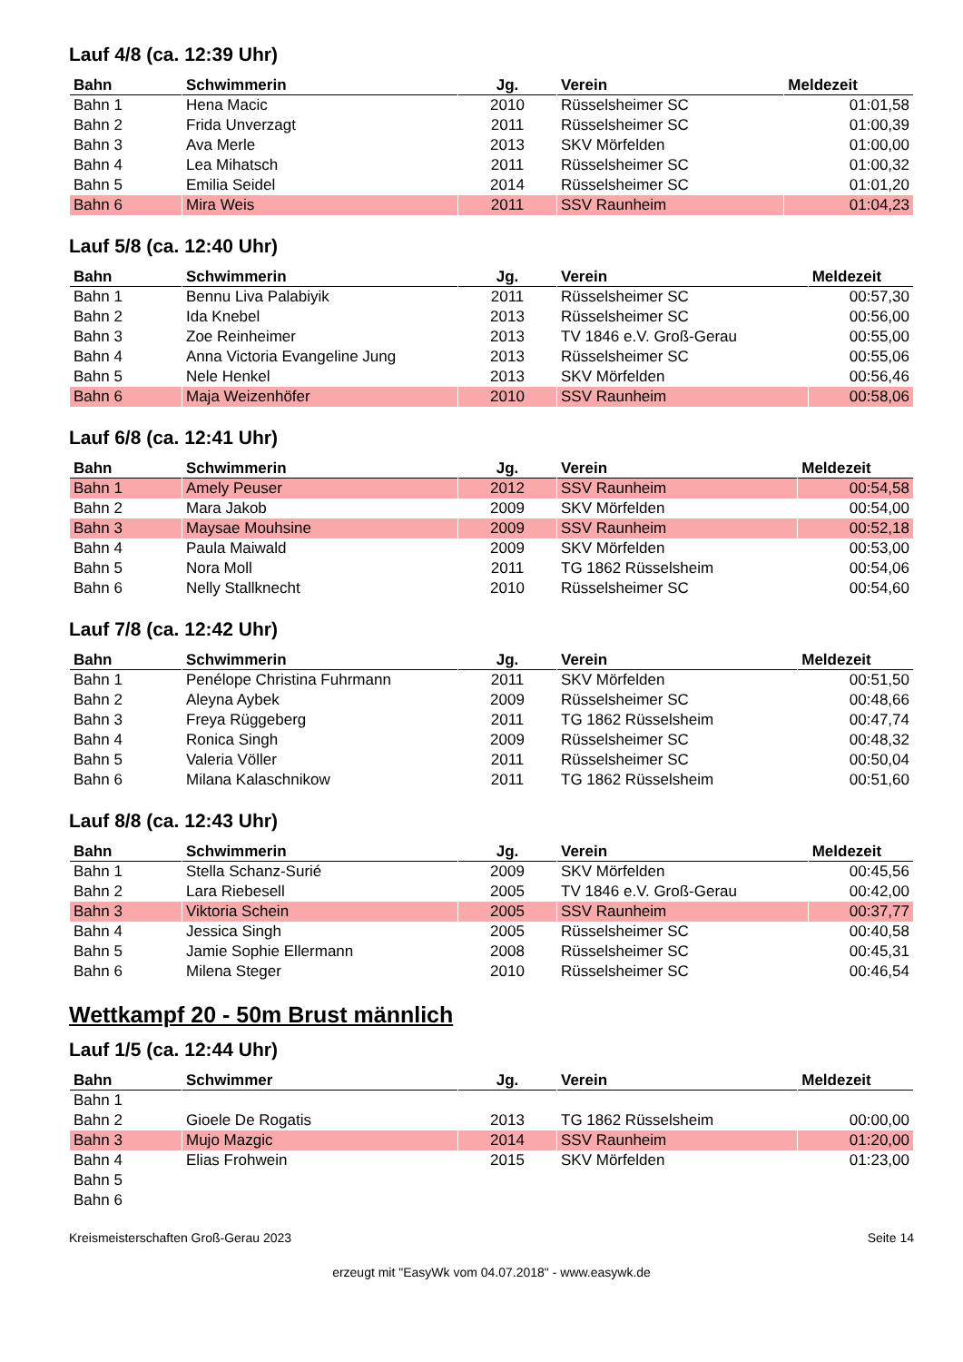Lauf 4/8 (ca. 12:39 Uhr)
| Bahn | Schwimmerin | Jg. | Verein | Meldezeit |
| --- | --- | --- | --- | --- |
| Bahn 1 | Hena Macic | 2010 | Rüsselsheimer SC | 01:01,58 |
| Bahn 2 | Frida Unverzagt | 2011 | Rüsselsheimer SC | 01:00,39 |
| Bahn 3 | Ava Merle | 2013 | SKV Mörfelden | 01:00,00 |
| Bahn 4 | Lea Mihatsch | 2011 | Rüsselsheimer SC | 01:00,32 |
| Bahn 5 | Emilia Seidel | 2014 | Rüsselsheimer SC | 01:01,20 |
| Bahn 6 | Mira Weis | 2011 | SSV Raunheim | 01:04,23 |
Lauf 5/8 (ca. 12:40 Uhr)
| Bahn | Schwimmerin | Jg. | Verein | Meldezeit |
| --- | --- | --- | --- | --- |
| Bahn 1 | Bennu Liva Palabiyik | 2011 | Rüsselsheimer SC | 00:57,30 |
| Bahn 2 | Ida Knebel | 2013 | Rüsselsheimer SC | 00:56,00 |
| Bahn 3 | Zoe Reinheimer | 2013 | TV 1846 e.V. Groß-Gerau | 00:55,00 |
| Bahn 4 | Anna Victoria Evangeline Jung | 2013 | Rüsselsheimer SC | 00:55,06 |
| Bahn 5 | Nele Henkel | 2013 | SKV Mörfelden | 00:56,46 |
| Bahn 6 | Maja Weizenhöfer | 2010 | SSV Raunheim | 00:58,06 |
Lauf 6/8 (ca. 12:41 Uhr)
| Bahn | Schwimmerin | Jg. | Verein | Meldezeit |
| --- | --- | --- | --- | --- |
| Bahn 1 | Amely Peuser | 2012 | SSV Raunheim | 00:54,58 |
| Bahn 2 | Mara Jakob | 2009 | SKV Mörfelden | 00:54,00 |
| Bahn 3 | Maysae Mouhsine | 2009 | SSV Raunheim | 00:52,18 |
| Bahn 4 | Paula Maiwald | 2009 | SKV Mörfelden | 00:53,00 |
| Bahn 5 | Nora Moll | 2011 | TG 1862 Rüsselsheim | 00:54,06 |
| Bahn 6 | Nelly Stallknecht | 2010 | Rüsselsheimer SC | 00:54,60 |
Lauf 7/8 (ca. 12:42 Uhr)
| Bahn | Schwimmerin | Jg. | Verein | Meldezeit |
| --- | --- | --- | --- | --- |
| Bahn 1 | Penélope Christina Fuhrmann | 2011 | SKV Mörfelden | 00:51,50 |
| Bahn 2 | Aleyna Aybek | 2009 | Rüsselsheimer SC | 00:48,66 |
| Bahn 3 | Freya Rüggeberg | 2011 | TG 1862 Rüsselsheim | 00:47,74 |
| Bahn 4 | Ronica Singh | 2009 | Rüsselsheimer SC | 00:48,32 |
| Bahn 5 | Valeria Völler | 2011 | Rüsselsheimer SC | 00:50,04 |
| Bahn 6 | Milana Kalaschnikow | 2011 | TG 1862 Rüsselsheim | 00:51,60 |
Lauf 8/8 (ca. 12:43 Uhr)
| Bahn | Schwimmerin | Jg. | Verein | Meldezeit |
| --- | --- | --- | --- | --- |
| Bahn 1 | Stella Schanz-Surié | 2009 | SKV Mörfelden | 00:45,56 |
| Bahn 2 | Lara Riebesell | 2005 | TV 1846 e.V. Groß-Gerau | 00:42,00 |
| Bahn 3 | Viktoria Schein | 2005 | SSV Raunheim | 00:37,77 |
| Bahn 4 | Jessica Singh | 2005 | Rüsselsheimer SC | 00:40,58 |
| Bahn 5 | Jamie Sophie Ellermann | 2008 | Rüsselsheimer SC | 00:45,31 |
| Bahn 6 | Milena Steger | 2010 | Rüsselsheimer SC | 00:46,54 |
Wettkampf 20 - 50m Brust männlich
Lauf 1/5 (ca. 12:44 Uhr)
| Bahn | Schwimmer | Jg. | Verein | Meldezeit |
| --- | --- | --- | --- | --- |
| Bahn 1 | | | | |
| Bahn 2 | Gioele De Rogatis | 2013 | TG 1862 Rüsselsheim | 00:00,00 |
| Bahn 3 | Mujo Mazgic | 2014 | SSV Raunheim | 01:20,00 |
| Bahn 4 | Elias Frohwein | 2015 | SKV Mörfelden | 01:23,00 |
| Bahn 5 | | | | |
| Bahn 6 | | | | |
Kreismeisterschaften Groß-Gerau 2023 Seite 14
erzeugt mit "EasyWk vom 04.07.2018" - www.easywk.de